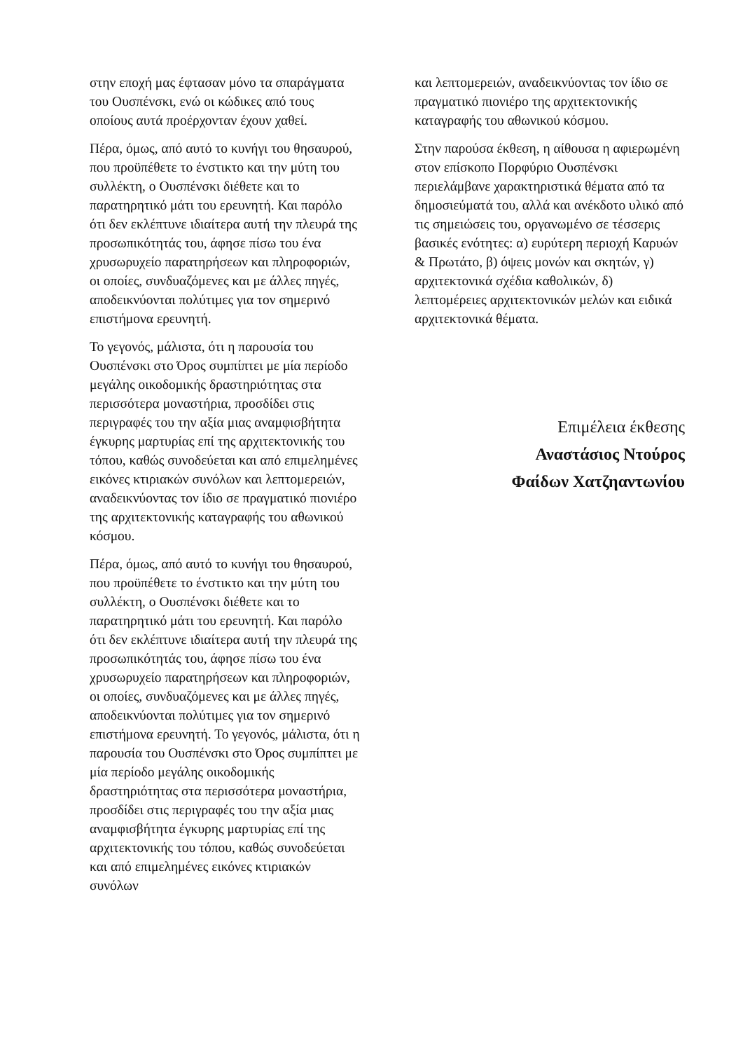στην εποχή μας έφτασαν μόνο τα σπαράγματα του Ουσπένσκι, ενώ οι κώδικες από τους οποίους αυτά προέρχονταν έχουν χαθεί.
Πέρα, όμως, από αυτό το κυνήγι του θησαυρού, που προϋπέθετε το ένστικτο και την μύτη του συλλέκτη, ο Ουσπένσκι διέθετε και το παρατηρητικό μάτι του ερευνητή. Και παρόλο ότι δεν εκλέπτυνε ιδιαίτερα αυτή την πλευρά της προσωπικότητάς του, άφησε πίσω του ένα χρυσωρυχείο παρατηρήσεων και πληροφοριών, οι οποίες, συνδυαζόμενες και με άλλες πηγές, αποδεικνύονται πολύτιμες για τον σημερινό επιστήμονα ερευνητή.
Το γεγονός, μάλιστα, ότι η παρουσία του Ουσπένσκι στο Όρος συμπίπτει με μία περίοδο μεγάλης οικοδομικής δραστηριότητας στα περισσότερα μοναστήρια, προσδίδει στις περιγραφές του την αξία μιας αναμφισβήτητα έγκυρης μαρτυρίας επί της αρχιτεκτονικής του τόπου, καθώς συνοδεύεται και από επιμελημένες εικόνες κτιριακών συνόλων και λεπτομερειών, αναδεικνύοντας τον ίδιο σε πραγματικό πιονιέρο της αρχιτεκτονικής καταγραφής του αθωνικού κόσμου.
Πέρα, όμως, από αυτό το κυνήγι του θησαυρού, που προϋπέθετε το ένστικτο και την μύτη του συλλέκτη, ο Ουσπένσκι διέθετε και το παρατηρητικό μάτι του ερευνητή. Και παρόλο ότι δεν εκλέπτυνε ιδιαίτερα αυτή την πλευρά της προσωπικότητάς του, άφησε πίσω του ένα χρυσωρυχείο παρατηρήσεων και πληροφοριών, οι οποίες, συνδυαζόμενες και με άλλες πηγές, αποδεικνύονται πολύτιμες για τον σημερινό επιστήμονα ερευνητή. Το γεγονός, μάλιστα, ότι η παρουσία του Ουσπένσκι στο Όρος συμπίπτει με μία περίοδο μεγάλης οικοδομικής δραστηριότητας στα περισσότερα μοναστήρια, προσδίδει στις περιγραφές του την αξία μιας αναμφισβήτητα έγκυρης μαρτυρίας επί της αρχιτεκτονικής του τόπου, καθώς συνοδεύεται και από επιμελημένες εικόνες κτιριακών συνόλων
και λεπτομερειών, αναδεικνύοντας τον ίδιο σε πραγματικό πιονιέρο της αρχιτεκτονικής καταγραφής του αθωνικού κόσμου.
Στην παρούσα έκθεση, η αίθουσα η αφιερωμένη στον επίσκοπο Πορφύριο Ουσπένσκι περιελάμβανε χαρακτηριστικά θέματα από τα δημοσιεύματά του, αλλά και ανέκδοτο υλικό από τις σημειώσεις του, οργανωμένο σε τέσσερις βασικές ενότητες: α) ευρύτερη περιοχή Καρυών & Πρωτάτο, β) όψεις μονών και σκητών, γ) αρχιτεκτονικά σχέδια καθολικών, δ) λεπτομέρειες αρχιτεκτονικών μελών και ειδικά αρχιτεκτονικά θέματα.
Επιμέλεια έκθεσης
Αναστάσιος Ντούρος
Φαίδων Χατζηαντωνίου